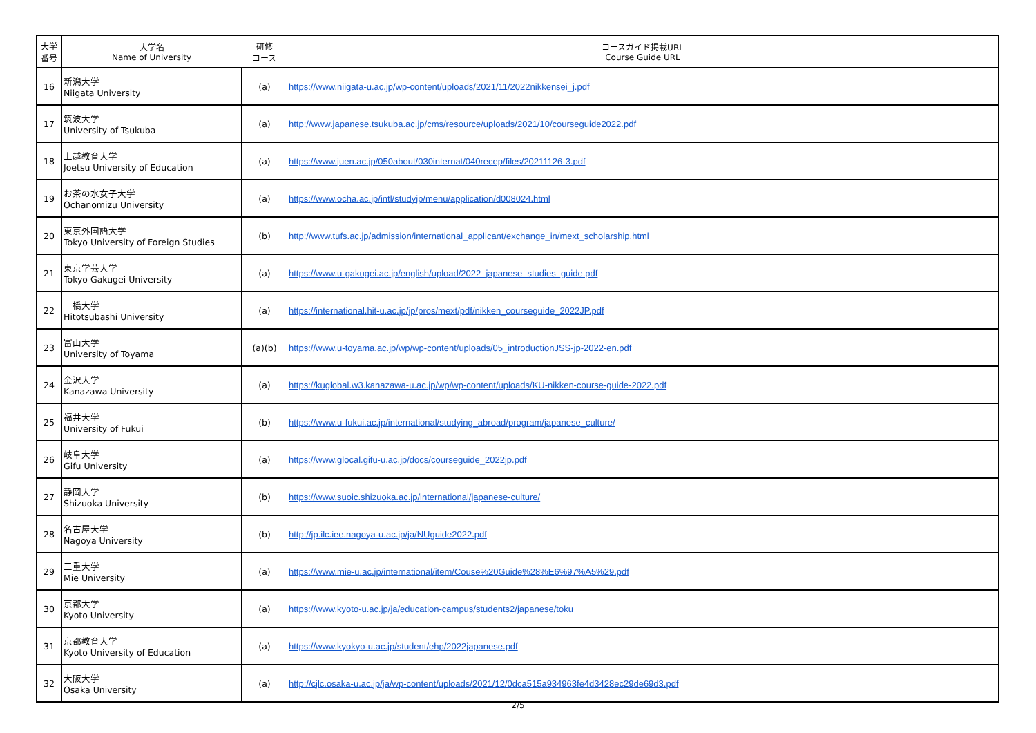| 大学 番号 | 大学名 Name of University | 研修 コース | コースガイド掲載URL Course Guide URL |
| --- | --- | --- | --- |
| 16 | 新潟大学 Niigata University | (a) | https://www.niigata-u.ac.jp/wp-content/uploads/2021/11/2022nikkensei_j.pdf |
| 17 | 筑波大学 University of Tsukuba | (a) | http://www.japanese.tsukuba.ac.jp/cms/resource/uploads/2021/10/courseguide2022.pdf |
| 18 | 上越教育大学 Joetsu University of Education | (a) | https://www.juen.ac.jp/050about/030internat/040recep/files/20211126-3.pdf |
| 19 | お茶の水女子大学 Ochanomizu University | (a) | https://www.ocha.ac.jp/intl/studyjp/menu/application/d008024.html |
| 20 | 東京外国語大学 Tokyo University of Foreign Studies | (b) | http://www.tufs.ac.jp/admission/international_applicant/exchange_in/mext_scholarship.html |
| 21 | 東京学芸大学 Tokyo Gakugei University | (a) | https://www.u-gakugei.ac.jp/english/upload/2022_japanese_studies_guide.pdf |
| 22 | 一橋大学 Hitotsubashi University | (a) | https://international.hit-u.ac.jp/jp/pros/mext/pdf/nikken_courseguide_2022JP.pdf |
| 23 | 富山大学 University of Toyama | (a)(b) | https://www.u-toyama.ac.jp/wp/wp-content/uploads/05_introductionJSS-jp-2022-en.pdf |
| 24 | 金沢大学 Kanazawa University | (a) | https://kuglobal.w3.kanazawa-u.ac.jp/wp/wp-content/uploads/KU-nikken-course-guide-2022.pdf |
| 25 | 福井大学 University of Fukui | (b) | https://www.u-fukui.ac.jp/international/studying_abroad/program/japanese_culture/ |
| 26 | 岐阜大学 Gifu University | (a) | https://www.glocal.gifu-u.ac.jp/docs/courseguide_2022jp.pdf |
| 27 | 静岡大学 Shizuoka University | (b) | https://www.suoic.shizuoka.ac.jp/international/japanese-culture/ |
| 28 | 名古屋大学 Nagoya University | (b) | http://jp.ilc.iee.nagoya-u.ac.jp/ja/NUguide2022.pdf |
| 29 | 三重大学 Mie University | (a) | https://www.mie-u.ac.jp/international/item/Couse%20Guide%28%E6%97%A5%29.pdf |
| 30 | 京都大学 Kyoto University | (a) | https://www.kyoto-u.ac.jp/ja/education-campus/students2/japanese/toku |
| 31 | 京都教育大学 Kyoto University of Education | (a) | https://www.kyokyo-u.ac.jp/student/ehp/2022japanese.pdf |
| 32 | 大阪大学 Osaka University | (a) | http://cjlc.osaka-u.ac.jp/ja/wp-content/uploads/2021/12/0dca515a934963fe4d3428ec29de69d3.pdf |
2/5